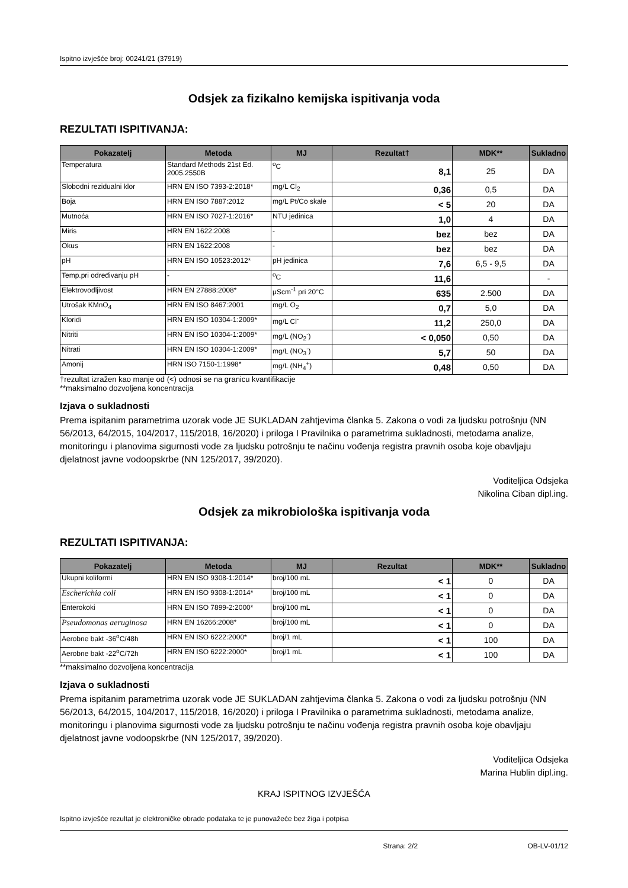Ispitno izvješće broj: 00241/21 (37919)
Odsjek za fizikalno kemijska ispitivanja voda
REZULTATI ISPITIVANJA:
| Pokazatelj | Metoda | MJ | Rezultat† | MDK** | Sukladno |
| --- | --- | --- | --- | --- | --- |
| Temperatura | Standard Methods 21st Ed. 2005.2550B | <sup>o</sup> C | 8,1 | 25 | DA |
| Slobodni rezidualni klor | HRN EN ISO 7393-2:2018* | mg/L Cl<sub>2</sub> | 0,36 | 0,5 | DA |
| Boja | HRN EN ISO 7887:2012 | mg/L Pt/Co skale | < 5 | 20 | DA |
| Mutnoća | HRN EN ISO 7027-1:2016* | NTU jedinica | 1,0 | 4 | DA |
| Miris | HRN EN 1622:2008 | - | bez | bez | DA |
| Okus | HRN EN 1622:2008 | - | bez | bez | DA |
| pH | HRN EN ISO 10523:2012* | pH jedinica | 7,6 | 6,5 - 9,5 | DA |
| Temp.pri određivanju pH | - | <sup>o</sup> C | 11,6 | | - |
| Elektrovodljivost | HRN EN 27888:2008* | μScm<sup>-1</sup> pri 20°C | 635 | 2.500 | DA |
| Utrošak KMnO<sub>4</sub> | HRN EN ISO 8467:2001 | mg/L O<sub>2</sub> | 0,7 | 5,0 | DA |
| Kloridi | HRN EN ISO 10304-1:2009* | mg/L Cl<sup>-</sup> | 11,2 | 250,0 | DA |
| Nitriti | HRN EN ISO 10304-1:2009* | mg/L (NO<sub>2</sub><sup>-</sup>) | < 0,050 | 0,50 | DA |
| Nitrati | HRN EN ISO 10304-1:2009* | mg/L (NO<sub>3</sub><sup>-</sup>) | 5,7 | 50 | DA |
| Amonij | HRN ISO 7150-1:1998* | mg/L (NH<sub>4</sub><sup>+</sup>) | 0,48 | 0,50 | DA |
†rezultat izražen kao manje od (<) odnosi se na granicu kvantifikacije
**maksimalno dozvoljena koncentracija
Izjava o sukladnosti
Prema ispitanim parametrima uzorak vode JE SUKLADAN zahtjevima članka 5. Zakona o vodi za ljudsku potrošnju (NN 56/2013, 64/2015, 104/2017, 115/2018, 16/2020) i priloga I Pravilnika o parametrima sukladnosti, metodama analize, monitoringu i planovima sigurnosti vode za ljudsku potrošnju te načinu vođenja registra pravnih osoba koje obavljaju djelatnost javne vodoopskrbe (NN 125/2017, 39/2020).
Voditeljica Odsjeka
Nikolina Ciban dipl.ing.
Odsjek za mikrobiološka ispitivanja voda
REZULTATI ISPITIVANJA:
| Pokazatelj | Metoda | MJ | Rezultat | MDK** | Sukladno |
| --- | --- | --- | --- | --- | --- |
| Ukupni koliformi | HRN EN ISO 9308-1:2014* | broj/100 mL | < 1 | 0 | DA |
| Escherichia coli | HRN EN ISO 9308-1:2014* | broj/100 mL | < 1 | 0 | DA |
| Enterokoki | HRN EN ISO 7899-2:2000* | broj/100 mL | < 1 | 0 | DA |
| Pseudomonas aeruginosa | HRN EN 16266:2008* | broj/100 mL | < 1 | 0 | DA |
| Aerobne bakt -36<sup>o</sup>C/48h | HRN EN ISO 6222:2000* | broj/1 mL | < 1 | 100 | DA |
| Aerobne bakt -22<sup>o</sup>C/72h | HRN EN ISO 6222:2000* | broj/1 mL | < 1 | 100 | DA |
**maksimalno dozvoljena koncentracija
Izjava o sukladnosti
Prema ispitanim parametrima uzorak vode JE SUKLADAN zahtjevima članka 5. Zakona o vodi za ljudsku potrošnju (NN 56/2013, 64/2015, 104/2017, 115/2018, 16/2020) i priloga I Pravilnika o parametrima sukladnosti, metodama analize, monitoringu i planovima sigurnosti vode za ljudsku potrošnju te načinu vođenja registra pravnih osoba koje obavljaju djelatnost javne vodoopskrbe (NN 125/2017, 39/2020).
Voditeljica Odsjeka
Marina Hublin dipl.ing.
KRAJ ISPITNOG IZVJEŠĆA
Ispitno izvješće rezultat je elektroničke obrade podataka te je punovažeće bez žiga i potpisa
Strana: 2/2 OB-LV-01/12